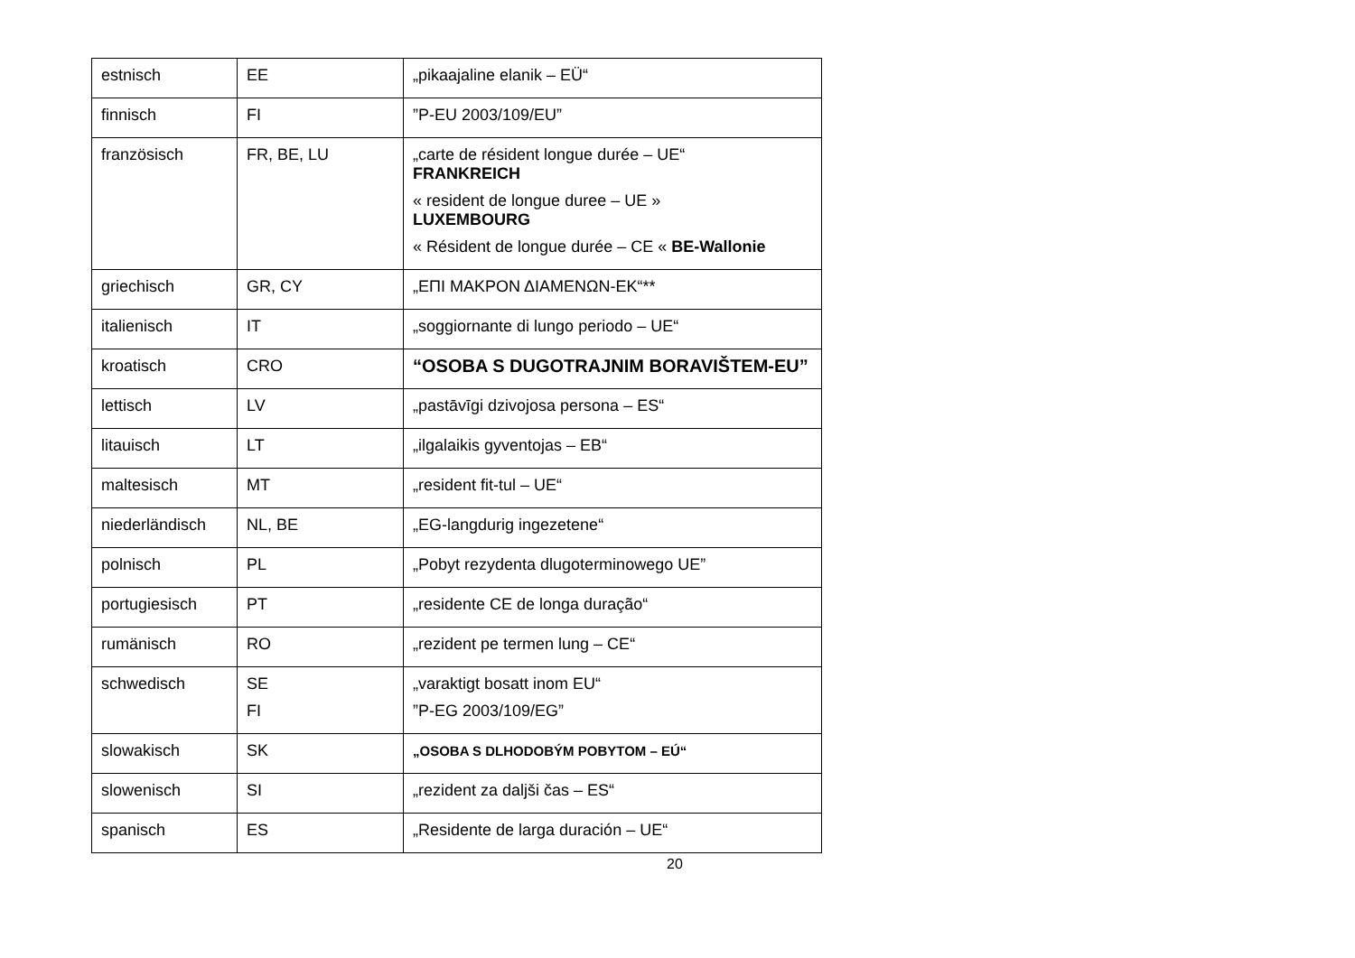| estnisch | EE | „pikaajaline elanik – EÜ“ |
| finnisch | FI | ”P-EU 2003/109/EU” |
| französisch | FR, BE, LU | „carte de résident longue durée – UE“ FRANKREICH « resident de longue duree – UE » LUXEMBOURG « Résident de longue durée – CE « BE-Wallonie |
| griechisch | GR, CY | „ΕΠΙ ΜΑΚΡΟΝ ΔΙΑΜΕΝΩΝ-ΕΚ“** |
| italienisch | IT | „soggiornante di lungo periodo – UE“ |
| kroatisch | CRO | “OSOBA S DUGOTRAJNIM BORAVIŠTEM-EU” |
| lettisch | LV | „pastāvīgi dzivojosa persona – ES“ |
| litauisch | LT | „ilgalaikis gyventojas – EB“ |
| maltesisch | MT | „resident fit-tul – UE“ |
| niederländisch | NL, BE | „EG-langdurig ingezetene“ |
| polnisch | PL | „Pobyt rezydenta dlugoterminowego UE” |
| portugiesisch | PT | „residente CE de longa duração“ |
| rumänisch | RO | „rezident pe termen lung – CE“ |
| schwedisch | SE FI | „varaktigt bosatt inom EU“ ”P-EG 2003/109/EG” |
| slowakisch | SK | „OSOBA S DLHODOBÝM POBYTOM – EÚ“ |
| slowenisch | SI | „rezident za daljši čas – ES“ |
| spanisch | ES | „Residente de larga duración – UE“ |
20